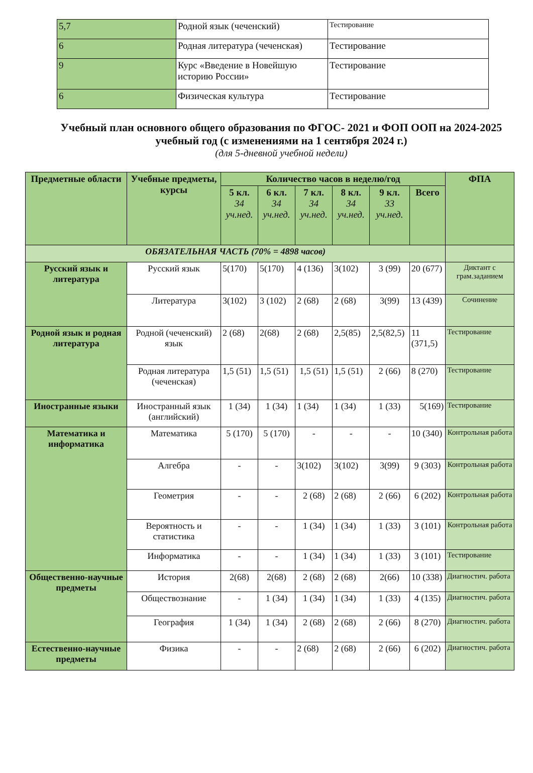| 5,7 | Родной язык (чеченский) | Тестирование |
| 6 | Родная литература (чеченская) | Тестирование |
| 9 | Курс «Введение в Новейшую историю России» | Тестирование |
| 6 | Физическая культура | Тестирование |
Учебный план основного общего образования по ФГОС- 2021 и ФОП ООП на 2024-2025 учебный год (с изменениями на 1 сентября 2024 г.)
(для 5-дневной учебной недели)
| Предметные области | Учебные предметы, курсы | Количество часов в неделю/год | | | | | | ФПА |
| --- | --- | --- | --- | --- | --- | --- | --- | --- |
| | | 5 кл. 34 уч.нед. | 6 кл. 34 уч.нед. | 7 кл. 34 уч.нед. | 8 кл. 34 уч.нед. | 9 кл. 33 уч.нед. | Всего | |
| ОБЯЗАТЕЛЬНАЯ ЧАСТЬ (70% = 4898 часов) | | | | | | | | |
| Русский язык и литература | Русский язык | 5(170) | 5(170) | 4 (136) | 3(102) | 3 (99) | 20 (677) | Диктант с грам.заданием |
| | Литература | 3(102) | 3 (102) | 2 (68) | 2 (68) | 3(99) | 13 (439) | Сочинение |
| Родной язык и родная литература | Родной (чеченский) язык | 2 (68) | 2(68) | 2 (68) | 2,5(85) | 2,5(82,5) | 11 (371,5) | Тестирование |
| | Родная литература (чеченская) | 1,5 (51) | 1,5 (51) | 1,5 (51) | 1,5 (51) | 2 (66) | 8 (270) | Тестирование |
| Иностранные языки | Иностранный язык (английский) | 1 (34) | 1 (34) | 1 (34) | 1 (34) | 1 (33) | 5(169) | Тестирование |
| Математика и информатика | Математика | 5 (170) | 5 (170) | - | - | - | 10 (340) | Контрольная работа |
| | Алгебра | - | - | 3(102) | 3(102) | 3(99) | 9 (303) | Контрольная работа |
| | Геометрия | - | - | 2 (68) | 2 (68) | 2 (66) | 6 (202) | Контрольная работа |
| | Вероятность и статистика | - | - | 1 (34) | 1 (34) | 1 (33) | 3 (101) | Контрольная работа |
| | Информатика | - | - | 1 (34) | 1 (34) | 1 (33) | 3 (101) | Тестирование |
| Общественно-научные предметы | История | 2(68) | 2(68) | 2 (68) | 2 (68) | 2(66) | 10 (338) | Диагностич. работа |
| | Обществознание | - | 1 (34) | 1 (34) | 1 (34) | 1 (33) | 4 (135) | Диагностич. работа |
| | География | 1 (34) | 1 (34) | 2 (68) | 2 (68) | 2 (66) | 8 (270) | Диагностич. работа |
| Естественно-научные предметы | Физика | - | - | 2 (68) | 2 (68) | 2 (66) | 6 (202) | Диагностич. работа |